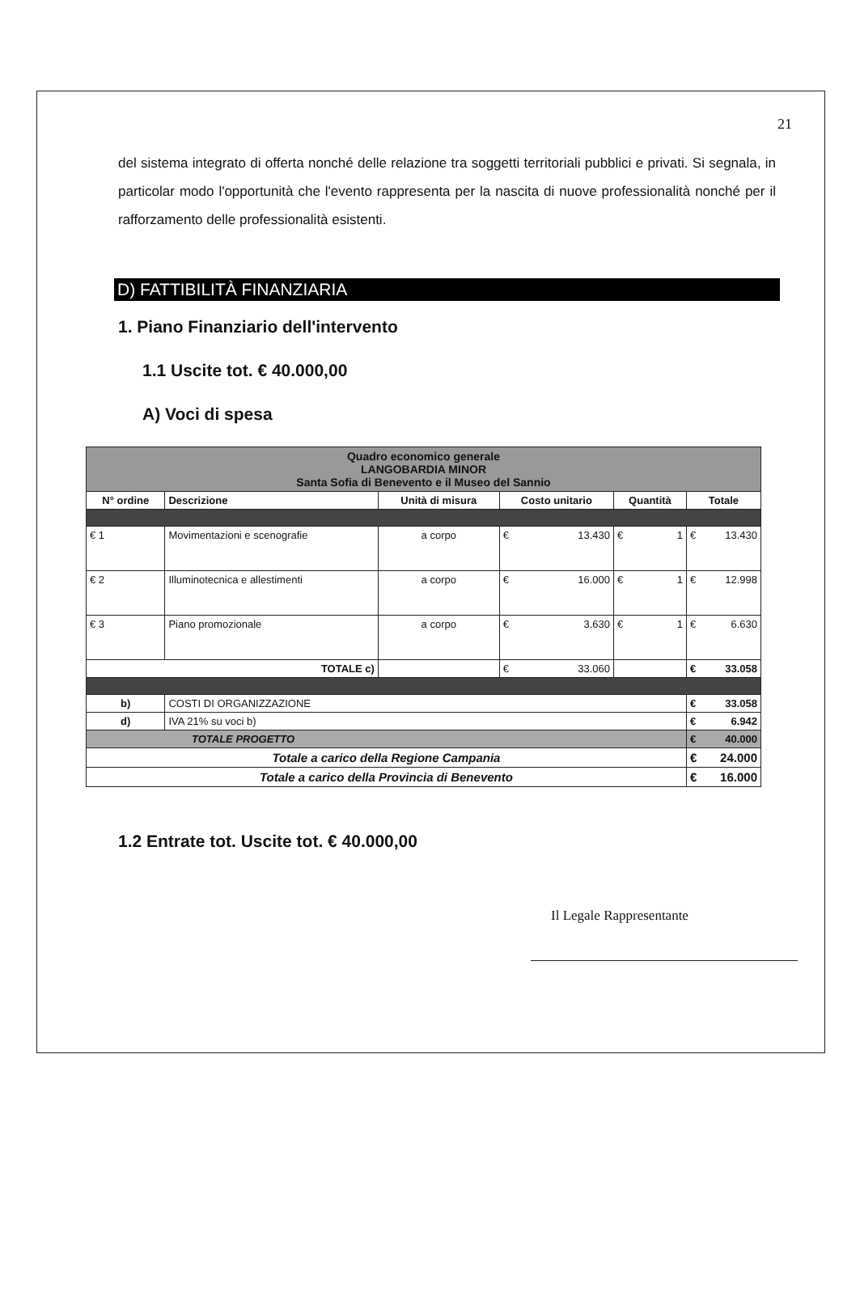21
del sistema integrato di offerta nonché delle relazione tra soggetti territoriali pubblici e privati. Si segnala, in particolar modo l'opportunità che l'evento rappresenta per la nascita di nuove professionalità nonché per il rafforzamento delle professionalità esistenti.
D) FATTIBILITÀ FINANZIARIA
1. Piano Finanziario dell'intervento
1.1 Uscite tot. € 40.000,00
A) Voci di spesa
| Quadro economico generale LANGOBARDIA MINOR Santa Sofia di Benevento e il Museo del Sannio | | | | | |
| N° ordine | Descrizione | Unità di misura | Costo unitario | Quantità | Totale |
| € 1 | Movimentazioni e scenografie | a corpo | € 13.430 | € 1 | € 13.430 |
| € 2 | Illuminotecnica e allestimenti | a corpo | € 16.000 | € 1 | € 12.998 |
| € 3 | Piano promozionale | a corpo | € 3.630 | € 1 | € 6.630 |
| TOTALE c) | | | € 33.060 | | € 33.058 |
| b) | COSTI DI ORGANIZZAZIONE | | | | € 33.058 |
| d) | IVA 21% su voci b) | | | | € 6.942 |
| TOTALE PROGETTO | | | | | € 40.000 |
| Totale a carico della Regione Campania | | | | | € 24.000 |
| Totale a carico della Provincia di Benevento | | | | | € 16.000 |
1.2 Entrate tot. Uscite tot. € 40.000,00
Il Legale Rappresentante